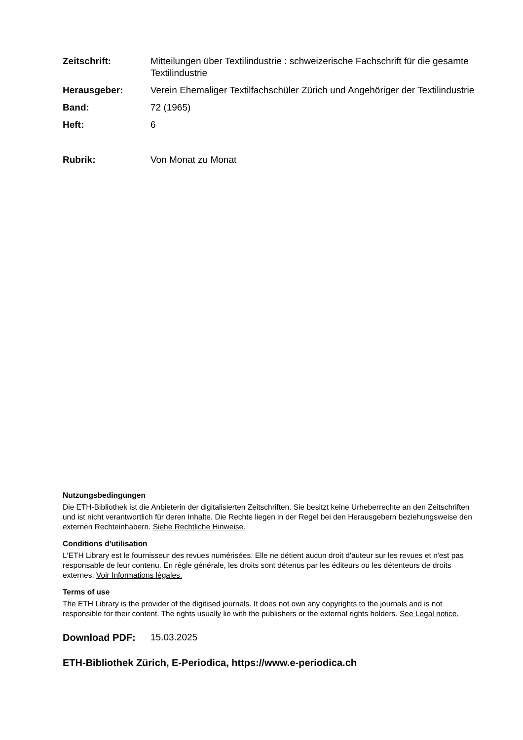Zeitschrift: Mitteilungen über Textilindustrie : schweizerische Fachschrift für die gesamte Textilindustrie
Herausgeber: Verein Ehemaliger Textilfachschüler Zürich und Angehöriger der Textilindustrie
Band: 72 (1965)
Heft: 6
Rubrik: Von Monat zu Monat
Nutzungsbedingungen
Die ETH-Bibliothek ist die Anbieterin der digitalisierten Zeitschriften. Sie besitzt keine Urheberrechte an den Zeitschriften und ist nicht verantwortlich für deren Inhalte. Die Rechte liegen in der Regel bei den Herausgebern beziehungsweise den externen Rechteinhabern. Siehe Rechtliche Hinweise.
Conditions d'utilisation
L'ETH Library est le fournisseur des revues numérisées. Elle ne détient aucun droit d'auteur sur les revues et n'est pas responsable de leur contenu. En règle générale, les droits sont détenus par les éditeurs ou les détenteurs de droits externes. Voir Informations légales.
Terms of use
The ETH Library is the provider of the digitised journals. It does not own any copyrights to the journals and is not responsible for their content. The rights usually lie with the publishers or the external rights holders. See Legal notice.
Download PDF: 15.03.2025
ETH-Bibliothek Zürich, E-Periodica, https://www.e-periodica.ch